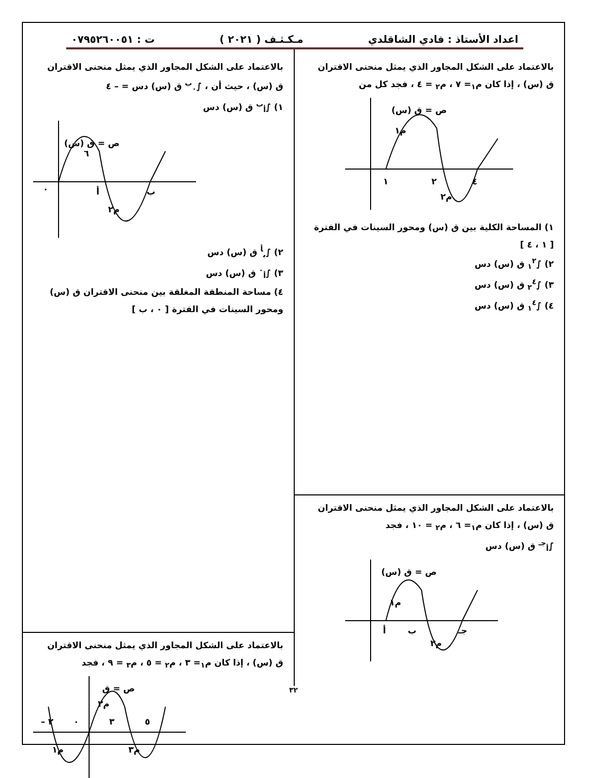اعداد الأستاذ : فادي الشاقلدي مـكـثـف ( ٢٠٢١ ) ت : ٠٧٩٥٢٦٠٠٥١
بالاعتماد على الشكل المجاور الذي يمثل منحنى الاقتران
ق (س) ، إذا كان م<sub>١</sub>= ٧ ، م<sub>٢</sub> = ٤ ، فجد كل من
ص = ق (س)
م١
م٢
١
٢
٤
١) المساحة الكلية بين ق (س) ومحور السينات في الفترة
[ ١ ، ٤ ]
٢) ∫<sub>١</sub><sup>٢</sup> ق (س) دس
٣) ∫<sub>٢</sub><sup>٤</sup> ق (س) دس
٤) ∫<sub>١</sub><sup>٤</sup> ق (س) دس
بالاعتماد على الشكل المجاور الذي يمثل منحنى الاقتران
ق (س) ، إذا كان م<sub>١</sub>= ٦ ، م<sub>٢</sub> = ١٠ ، فجد
∫<sub>أ</sub><sup>جـ</sup> ق (س) دس
ص = ق (س)
م١
م٢
أ
ب
جـ
بالاعتماد على الشكل المجاور الذي يمثل منحنى الاقتران
ق (س) ، حيث أن ، ∫<sub>٠</sub><sup>ب</sup> ق (س) دس = – ٤
١) ∫<sub>أ</sub><sup>ب</sup> ق (س) دس
ص = ق (س)
٦
م٢
أ
ب
٠
٢) ∫<sub>ب</sub><sup>أ</sup> ق (س) دس
٣) ∫<sub>أ</sub><sup>٠</sup> ق (س) دس
٤) مساحة المنطقة المغلقة بين منحنى الاقتران ق (س)
ومحور السينات في الفترة [ ٠ ، ب ]
بالاعتماد على الشكل المجاور الذي يمثل منحنى الاقتران
ق (س) ، إذا كان م<sub>١</sub>= ٣ ، م<sub>٢</sub> = ٥ ، م<sub>٣</sub> = ٩ ، فجد
ص = ق
م٢
م١
م٣
٢ –
٠
٣
٥
٣٢